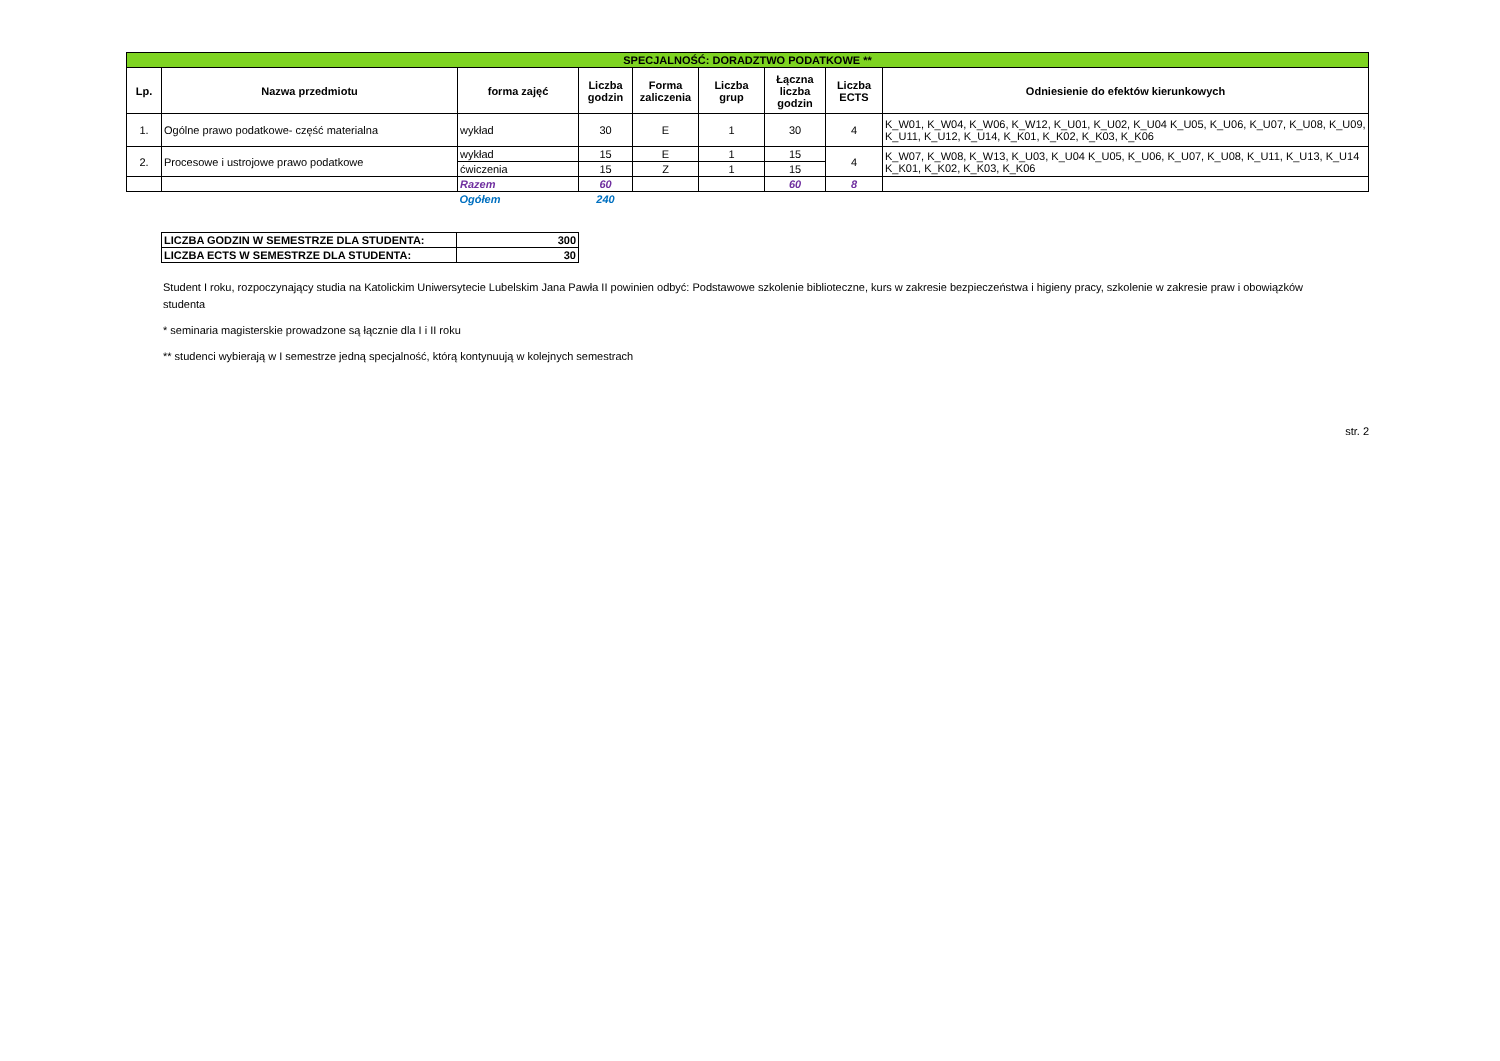| SPECJALNOŚĆ: DORADZTWO PODATKOWE ** | | | | | | | | |
| Lp. | Nazwa przedmiotu | forma zajęć | Liczba godzin | Forma zaliczenia | Liczba grup | Łączna liczba godzin | Liczba ECTS | Odniesienie do efektów kierunkowych |
| 1. | Ogólne prawo podatkowe- część materialna | wykład | 30 | E | 1 | 30 | 4 | K_W01, K_W04, K_W06, K_W12, K_U01, K_U02, K_U04 K_U05, K_U06, K_U07, K_U08, K_U09, K_U11, K_U12, K_U14, K_K01, K_K02, K_K03, K_K06 |
| 2. | Procesowe i ustrojowe prawo podatkowe | wykład | 15 | E | 1 | 15 | 4 | K_W07, K_W08, K_W13, K_U03, K_U04 K_U05, K_U06, K_U07, K_U08, K_U11, K_U13, K_U14 K_K01, K_K02, K_K03, K_K06 |
| | | ćwiczenia | 15 | Z | 1 | 15 | | |
| | | Razem | 60 | | | 60 | 8 | |
| | | Ogółem | 240 | | | | | |
| LICZBA GODZIN W SEMESTRZE DLA STUDENTA: | 300 |
| LICZBA ECTS W SEMESTRZE DLA STUDENTA: | 30 |
Student I roku, rozpoczynający studia na Katolickim Uniwersytecie Lubelskim Jana Pawła II powinien odbyć: Podstawowe szkolenie biblioteczne, kurs w zakresie bezpieczeństwa i higieny pracy, szkolenie w zakresie praw i obowiązków studenta
* seminaria magisterskie prowadzone są łącznie dla I i II roku
** studenci wybierają w I semestrze jedną specjalność, którą kontynuują w kolejnych semestrach
str. 2